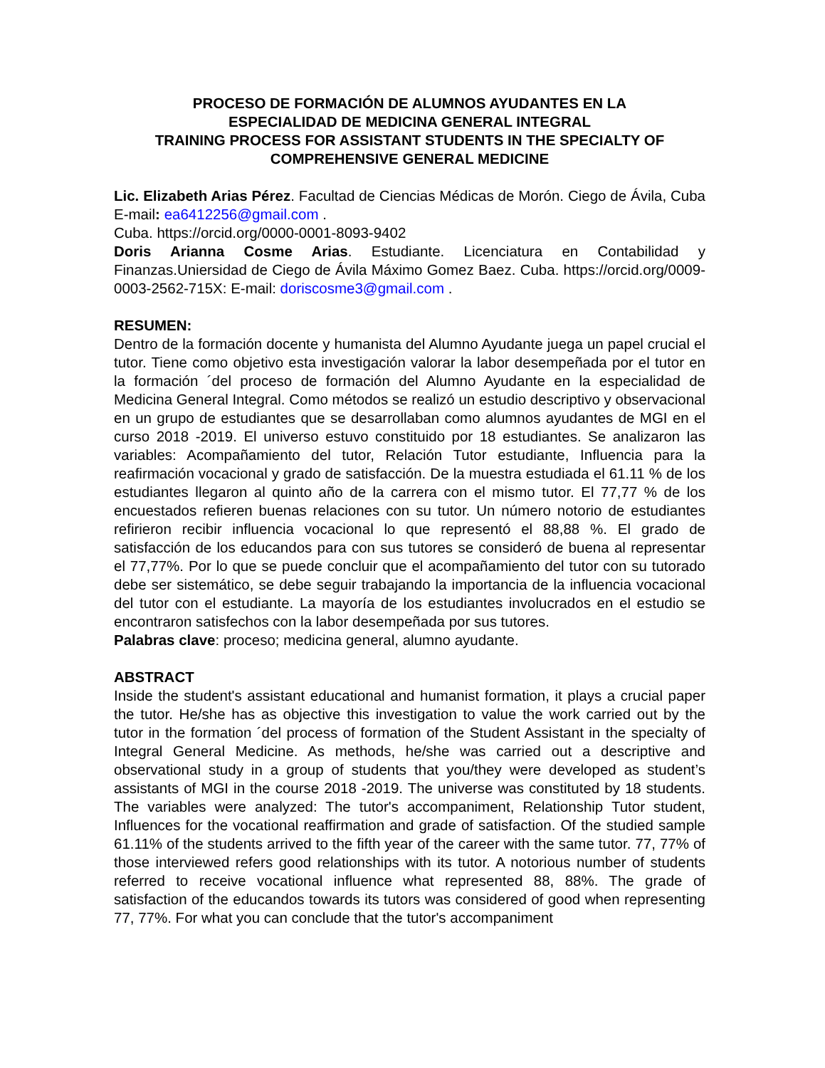PROCESO DE FORMACIÓN DE ALUMNOS AYUDANTES EN LA
ESPECIALIDAD DE MEDICINA GENERAL INTEGRAL
TRAINING PROCESS FOR ASSISTANT STUDENTS IN THE SPECIALTY OF
COMPREHENSIVE GENERAL MEDICINE
Lic. Elizabeth Arias Pérez. Facultad de Ciencias Médicas de Morón. Ciego de Ávila, Cuba E-mail: ea6412256@gmail.com .
Cuba. https://orcid.org/0000-0001-8093-9402
Doris Arianna Cosme Arias. Estudiante. Licenciatura en Contabilidad y Finanzas.Uniersidad de Ciego de Ávila Máximo Gomez Baez. Cuba. https://orcid.org/0009-0003-2562-715X: E-mail: doriscosme3@gmail.com .
RESUMEN:
Dentro de la formación docente y humanista del Alumno Ayudante juega un papel crucial el tutor. Tiene como objetivo esta investigación valorar la labor desempeñada por el tutor en la formación ´del proceso de formación del Alumno Ayudante en la especialidad de Medicina General Integral. Como métodos se realizó un estudio descriptivo y observacional en un grupo de estudiantes que se desarrollaban como alumnos ayudantes de MGI en el curso 2018 -2019. El universo estuvo constituido por 18 estudiantes. Se analizaron las variables: Acompañamiento del tutor, Relación Tutor estudiante, Influencia para la reafirmación vocacional y grado de satisfacción. De la muestra estudiada el 61.11 % de los estudiantes llegaron al quinto año de la carrera con el mismo tutor. El 77,77 % de los encuestados refieren buenas relaciones con su tutor. Un número notorio de estudiantes refirieron recibir influencia vocacional lo que representó el 88,88 %. El grado de satisfacción de los educandos para con sus tutores se consideró de buena al representar el 77,77%. Por lo que se puede concluir que el acompañamiento del tutor con su tutorado debe ser sistemático, se debe seguir trabajando la importancia de la influencia vocacional del tutor con el estudiante. La mayoría de los estudiantes involucrados en el estudio se encontraron satisfechos con la labor desempeñada por sus tutores.
Palabras clave: proceso; medicina general, alumno ayudante.
ABSTRACT
Inside the student's assistant educational and humanist formation, it plays a crucial paper the tutor. He/she has as objective this investigation to value the work carried out by the tutor in the formation ´del process of formation of the Student Assistant in the specialty of Integral General Medicine. As methods, he/she was carried out a descriptive and observational study in a group of students that you/they were developed as student’s assistants of MGI in the course 2018 -2019. The universe was constituted by 18 students. The variables were analyzed: The tutor's accompaniment, Relationship Tutor student, Influences for the vocational reaffirmation and grade of satisfaction. Of the studied sample 61.11% of the students arrived to the fifth year of the career with the same tutor. 77, 77% of those interviewed refers good relationships with its tutor. A notorious number of students referred to receive vocational influence what represented 88, 88%. The grade of satisfaction of the educandos towards its tutors was considered of good when representing 77, 77%. For what you can conclude that the tutor's accompaniment